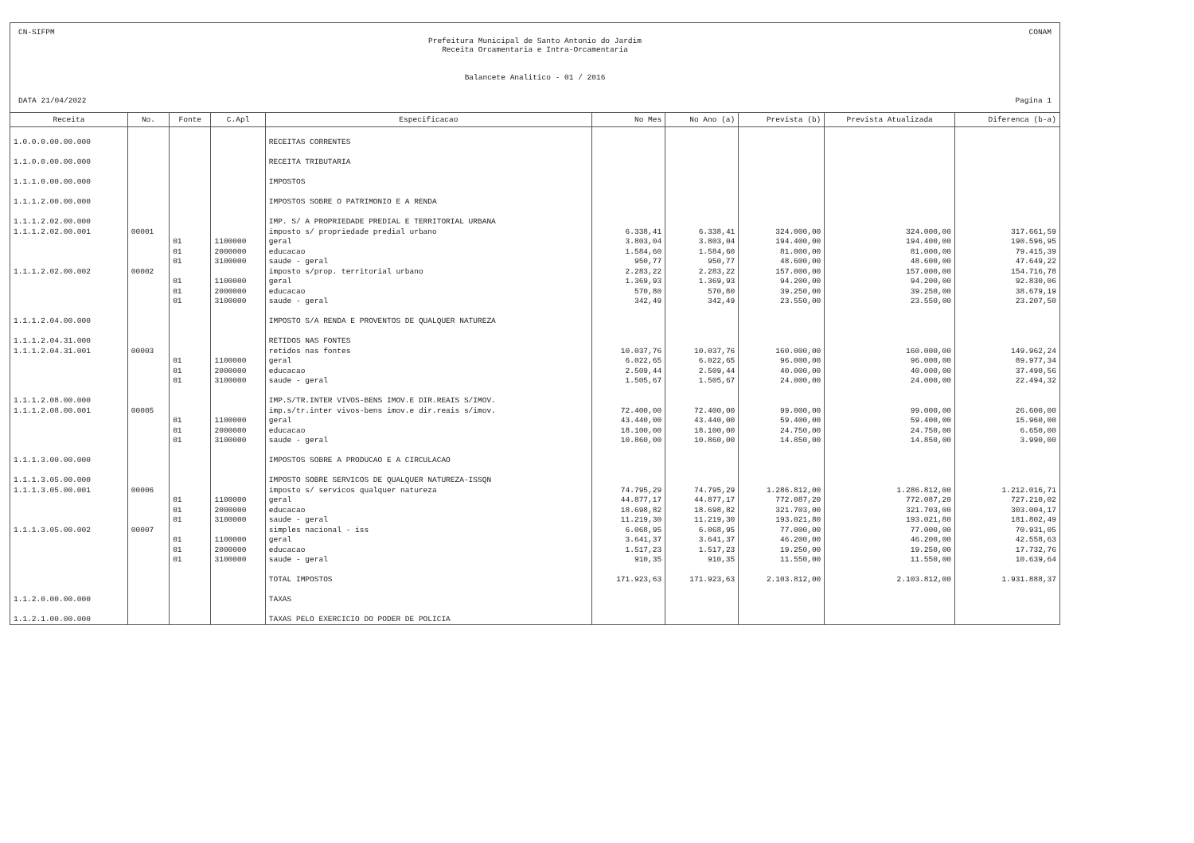CN-SIFPM CONAM
Prefeitura Municipal de Santo Antonio do Jardim
Receita Orcamentaria e Intra-Orcamentaria
Balancete Analitico - 01 / 2016
DATA 21/04/2022 Pagina 1
| Receita | No. | Fonte | C.Apl | Especificacao | No Mes | No Ano (a) | Prevista (b) | Prevista Atualizada | Diferenca (b-a) |
| --- | --- | --- | --- | --- | --- | --- | --- | --- | --- |
| 1.0.0.0.00.00.000 | | | | RECEITAS CORRENTES | | | | | |
| 1.1.0.0.00.00.000 | | | | RECEITA TRIBUTARIA | | | | | |
| 1.1.1.0.00.00.000 | | | | IMPOSTOS | | | | | |
| 1.1.1.2.00.00.000 | | | | IMPOSTOS SOBRE O PATRIMONIO E A RENDA | | | | | |
| 1.1.1.2.02.00.000 | | | | IMP. S/ A PROPRIEDADE PREDIAL E TERRITORIAL URBANA | | | | | |
| 1.1.1.2.02.00.001 | 00001 | | | imposto s/ propriedade predial urbano | 6.338,41 | 6.338,41 | 324.000,00 | 324.000,00 | 317.661,59 |
| | | 01 | 1100000 | geral | 3.803,04 | 3.803,04 | 194.400,00 | 194.400,00 | 190.596,95 |
| | | 01 | 2000000 | educacao | 1.584,60 | 1.584,60 | 81.000,00 | 81.000,00 | 79.415,39 |
| | | 01 | 3100000 | saude - geral | 950,77 | 950,77 | 48.600,00 | 48.600,00 | 47.649,22 |
| 1.1.1.2.02.00.002 | 00002 | | | imposto s/prop. territorial urbano | 2.283,22 | 2.283,22 | 157.000,00 | 157.000,00 | 154.716,78 |
| | | 01 | 1100000 | geral | 1.369,93 | 1.369,93 | 94.200,00 | 94.200,00 | 92.830,06 |
| | | 01 | 2000000 | educacao | 570,80 | 570,80 | 39.250,00 | 39.250,00 | 38.679,19 |
| | | 01 | 3100000 | saude - geral | 342,49 | 342,49 | 23.550,00 | 23.550,00 | 23.207,50 |
| 1.1.1.2.04.00.000 | | | | IMPOSTO S/A RENDA E PROVENTOS DE QUALQUER NATUREZA | | | | | |
| 1.1.1.2.04.31.000 | | | | RETIDOS NAS FONTES | | | | | |
| 1.1.1.2.04.31.001 | 00003 | | | retidos nas fontes | 10.037,76 | 10.037,76 | 160.000,00 | 160.000,00 | 149.962,24 |
| | | 01 | 1100000 | geral | 6.022,65 | 6.022,65 | 96.000,00 | 96.000,00 | 89.977,34 |
| | | 01 | 2000000 | educacao | 2.509,44 | 2.509,44 | 40.000,00 | 40.000,00 | 37.490,56 |
| | | 01 | 3100000 | saude - geral | 1.505,67 | 1.505,67 | 24.000,00 | 24.000,00 | 22.494,32 |
| 1.1.1.2.08.00.000 | | | | IMP.S/TR.INTER VIVOS-BENS IMOV.E DIR.REAIS S/IMOV. | | | | | |
| 1.1.1.2.08.00.001 | 00005 | | | imp.s/tr.inter vivos-bens imov.e dir.reais s/imov. | 72.400,00 | 72.400,00 | 99.000,00 | 99.000,00 | 26.600,00 |
| | | 01 | 1100000 | geral | 43.440,00 | 43.440,00 | 59.400,00 | 59.400,00 | 15.960,00 |
| | | 01 | 2000000 | educacao | 18.100,00 | 18.100,00 | 24.750,00 | 24.750,00 | 6.650,00 |
| | | 01 | 3100000 | saude - geral | 10.860,00 | 10.860,00 | 14.850,00 | 14.850,00 | 3.990,00 |
| 1.1.1.3.00.00.000 | | | | IMPOSTOS SOBRE A PRODUCAO E A CIRCULACAO | | | | | |
| 1.1.1.3.05.00.000 | | | | IMPOSTO SOBRE SERVICOS DE QUALQUER NATUREZA-ISSQN | | | | | |
| 1.1.1.3.05.00.001 | 00006 | | | imposto s/ servicos qualquer natureza | 74.795,29 | 74.795,29 | 1.286.812,00 | 1.286.812,00 | 1.212.016,71 |
| | | 01 | 1100000 | geral | 44.877,17 | 44.877,17 | 772.087,20 | 772.087,20 | 727.210,02 |
| | | 01 | 2000000 | educacao | 18.698,82 | 18.698,82 | 321.703,00 | 321.703,00 | 303.004,17 |
| | | 01 | 3100000 | saude - geral | 11.219,30 | 11.219,30 | 193.021,80 | 193.021,80 | 181.802,49 |
| 1.1.1.3.05.00.002 | 00007 | | | simples nacional - iss | 6.068,95 | 6.068,95 | 77.000,00 | 77.000,00 | 70.931,05 |
| | | 01 | 1100000 | geral | 3.641,37 | 3.641,37 | 46.200,00 | 46.200,00 | 42.558,63 |
| | | 01 | 2000000 | educacao | 1.517,23 | 1.517,23 | 19.250,00 | 19.250,00 | 17.732,76 |
| | | 01 | 3100000 | saude - geral | 910,35 | 910,35 | 11.550,00 | 11.550,00 | 10.639,64 |
| | | | | TOTAL IMPOSTOS | 171.923,63 | 171.923,63 | 2.103.812,00 | 2.103.812,00 | 1.931.888,37 |
| 1.1.2.0.00.00.000 | | | | TAXAS | | | | | |
| 1.1.2.1.00.00.000 | | | | TAXAS PELO EXERCICIO DO PODER DE POLICIA | | | | | |